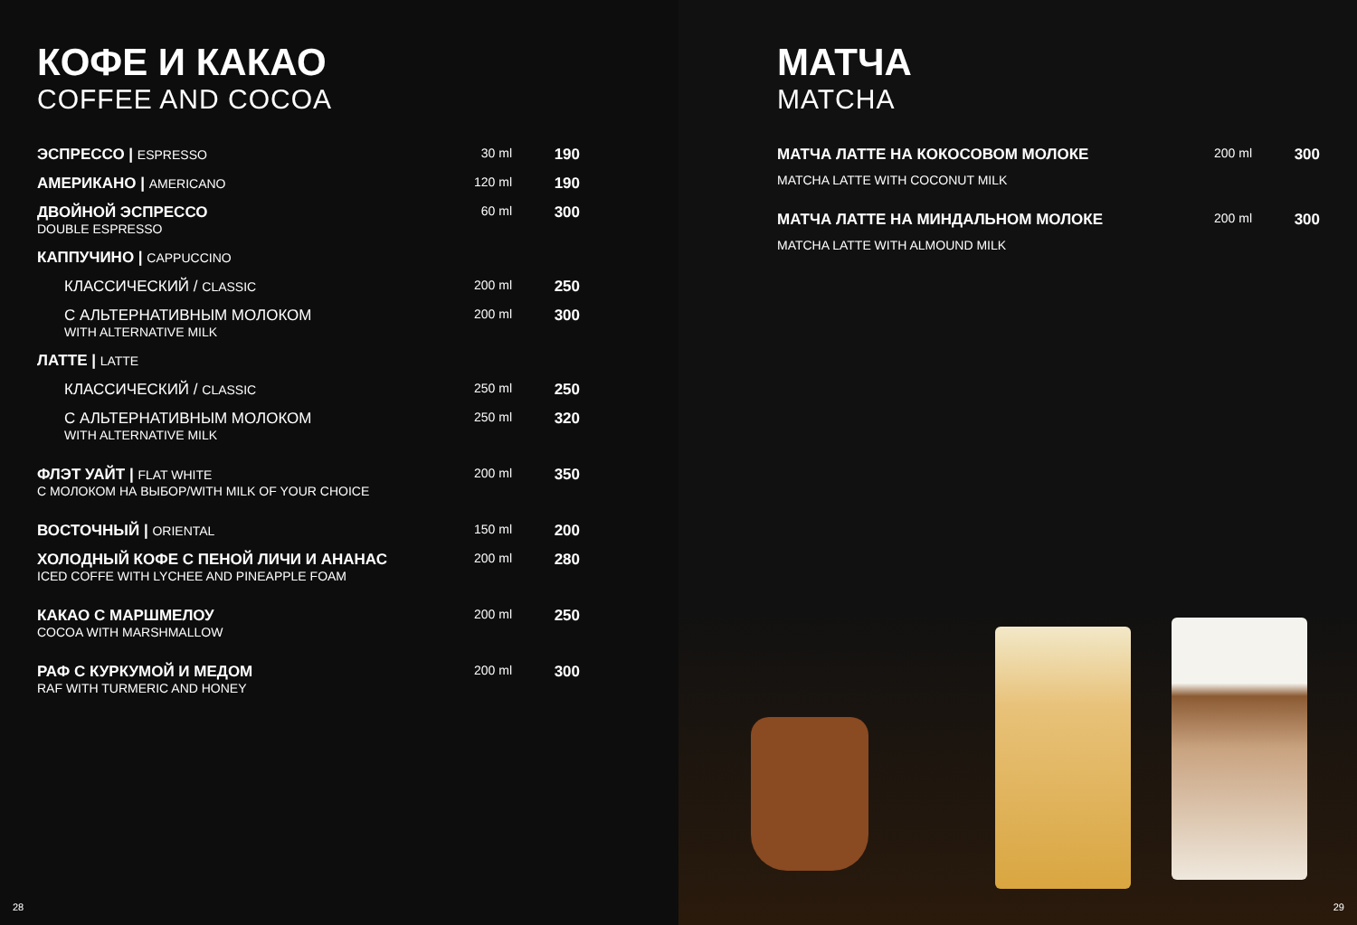КОФЕ И КАКАО
COFFEE AND COCOA
| ЭСПРЕССО / ESPRESSO | 30 ml | 190 |
| АМЕРИКАНО / AMERICANO | 120 ml | 190 |
| ДВОЙНОЙ ЭСПРЕССО | 60 ml | 300 |
| DOUBLE ESPRESSO | | |
| КАППУЧИНО / CAPPUCCINO | | |
| КЛАССИЧЕСКИЙ / CLASSIC | 200 ml | 250 |
| С АЛЬТЕРНАТИВНЫМ МОЛОКОМ | 200 ml | 300 |
| WITH ALTERNATIVE MILK | | |
| ЛАТТЕ / LATTE | | |
| КЛАССИЧЕСКИЙ / CLASSIC | 250 ml | 250 |
| С АЛЬТЕРНАТИВНЫМ МОЛОКОМ | 250 ml | 320 |
| WITH ALTERNATIVE MILK | | |
| ФЛЭТ УАЙТ / FLAT WHITE | 200 ml | 350 |
| С МОЛОКОМ НА ВЫБОР/WITH MILK OF YOUR CHOICE | | |
| ВОСТОЧНЫЙ / ORIENTAL | 150 ml | 200 |
| ХОЛОДНЫЙ КОФЕ С ПЕНОЙ ЛИЧИ И АНАНАС | 200 ml | 280 |
| ICED COFFE WITH LYCHEE AND PINEAPPLE FOAM | | |
| КАКАО С МАРШМЕЛОУ | 200 ml | 250 |
| COCOA WITH MARSHMALLOW | | |
| РАФ С КУРКУМОЙ И МЕДОМ | 200 ml | 300 |
| RAF WITH TURMERIC AND HONEY | | |
28
МАТЧА
MATCHA
| МАТЧА ЛАТТЕ НА КОКОСОВОМ МОЛОКЕ | 200 ml | 300 |
| MATCHA LATTE WITH COCONUT MILK | | |
| МАТЧА ЛАТТЕ НА МИНДАЛЬНОМ МОЛОКЕ | 200 ml | 300 |
| MATCHA LATTE WITH ALMOUND MILK | | |
29